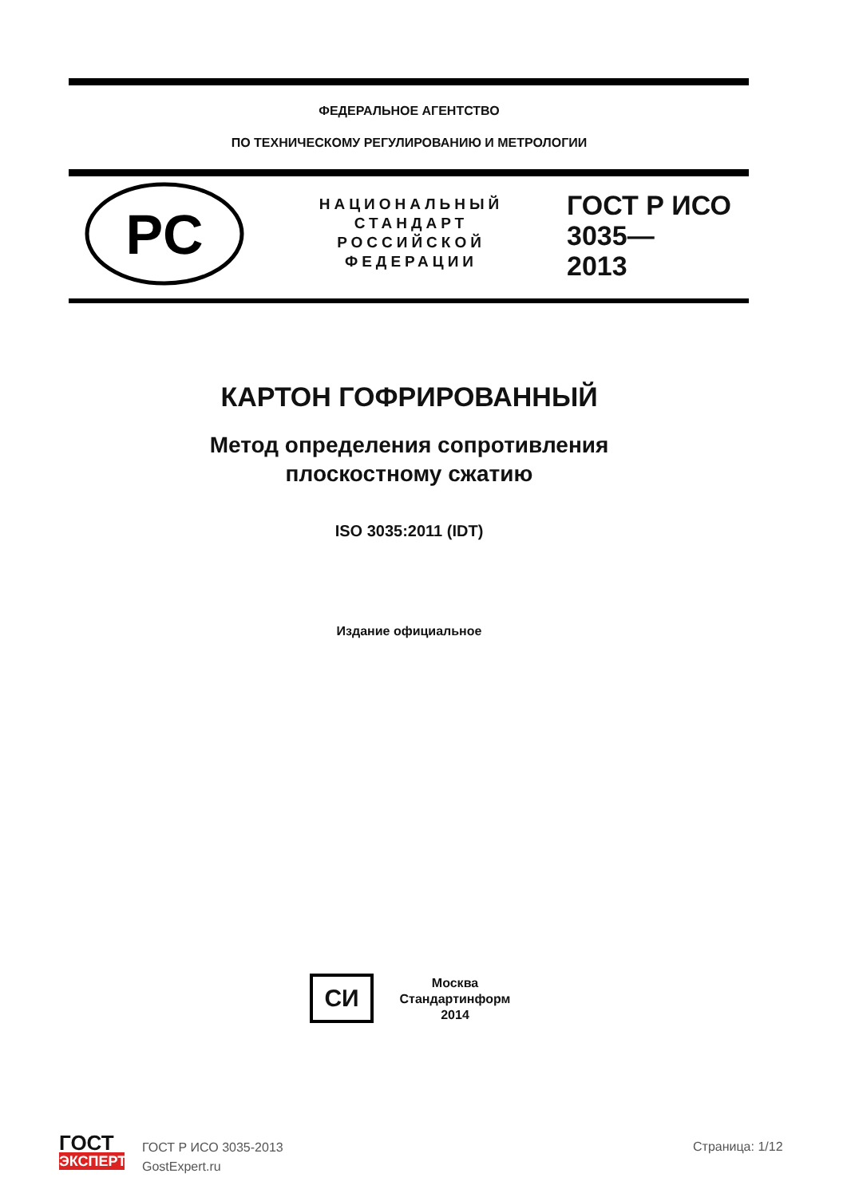ФЕДЕРАЛЬНОЕ АГЕНТСТВО
ПО ТЕХНИЧЕСКОМУ РЕГУЛИРОВАНИЮ И МЕТРОЛОГИИ
PC
НАЦИОНАЛЬНЫЙ
СТАНДАРТ
РОССИЙСКОЙ
ФЕДЕРАЦИИ
ГОСТ Р ИСО
3035—
2013
КАРТОН ГОФРИРОВАННЫЙ
Метод определения сопротивления
плоскостному сжатию
ISO 3035:2011 (IDT)
Издание официальное
СИ
Москва
Стандартинформ
2014
ГОСТ
ЭКСПЕРТ
ГОСТ Р ИСО 3035-2013
GostExpert.ru
Страница: 1/12